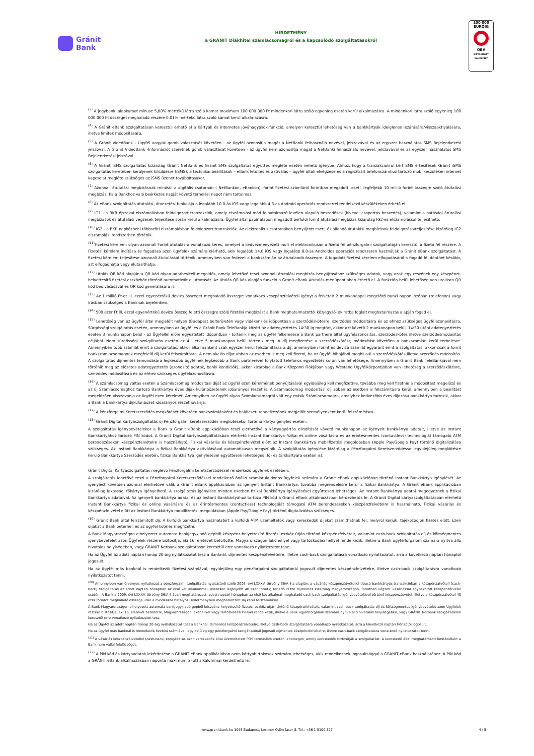Gránit
Bank
HIRDETMÉNY
a GRÁNIT Diákhitel számlacsomagról és a kapcsolódó szolgáltatásokról
100 000
EURÓIG
OBA
BIZTOSÍTOTT BANKBETÉT
<sup>(3)</sup> A jegybanki alapkamat mínusz 5,00% mértékű látra szóló kamat maximum 100 000 000 Ft mindenkori látra szóló egyenleg esetén kerül alkalmazásra. A mindenkori látra szóló egyenleg 100 000 000 Ft összeget meghaladó részére 0,01% mértékű látra szóló kamat kerül alkalmazásra.
<sup>(4)</sup> A Gránit eBank szolgáltatáson keresztül érhető el a Kártyák és internetes jóváhagyások funkció, amelyen keresztül lehetőség van a bankkártyák ideiglenes lezárására/visszaaktiválására, illetve limitek módosítására.
<sup>(5)</sup> A Gránit VideóBank - Ügyfél vagyok gomb választását követően - az ügyfél azonosítja magát a NetBanki felhasználó nevével, jelszavával és az egyszer használatos SMS Bejelentkezési jelszóval. A Gránit VideóBank -Információt szeretnék gomb választását követően - az ügyfél nem azonosítja magát a NetBanki felhasználó nevével, jelszavával és az egyszer használatos SMS Bejelentkezési jelszóval.
<sup>(6)</sup> A Gránit iSMS szolgáltatás kizárólag Gránit NetBank és Gránit SMS szolgáltatás együttes megléte esetén vehető igénybe. Ahhoz, hogy a tranzakciókról kért SMS értesítések Gránit iSMS szolgáltatás keretében kerüljenek kiküldésre (iSMS), a technikai beállítások – eBank letöltés és aktiválás – ügyfél általi elvégzése és a regisztrált telefonszámhoz tartozó mobilkészüléken internet kapcsolat megléte szükséges az iSMS üzenet továbbításakor.
<sup>(7)</sup> Azonnali átutalási megbízásnak minősül a digitális csatornán ( NetBankon, eBankon), forint fizetési számláról forintban megadott, eseti, legfeljebb 10 millió forint összegre szóló átutalási megbízás, ha a Bankhoz való beérkezés napját követő terhelési napot nem tartalmaz.
<sup>(8)</sup> Az eBank szolgáltatás átutalási, átvezetési funkciója a legalább 10.0-ás iOS vagy legalább 4.3-as Android operációs rendszerrel rendelkező készülékeken érhető el.
<sup>(9)</sup> IG1 - a BKR éjszakai elszámolásban feldolgozott tranzakciók, amely elszámolási mód felhatalmazó levélen alapuló beszedések (kivéve: csoportos beszedés), valamint a hatósági átutalási megbízások és átutalási végzések teljesítése során kerül alkalmazásra. Ügyfél által papír alapon megadott belföldi forint átutalási megbízás kizárólag IG2-es elszámolással teljesíthető.
<sup>(10)</sup> IG2 - a BKR napközbeni többszöri elszámolásban feldolgozott tranzakciók. Az elektronikus csatornákon benyújtott eseti, és állandó átutalási megbízások feldolgozása/teljesítése kizárólag IG2 elszámolási rendszerben történik.
<sup>(11)</sup> Fizetési kérelem: olyan azonnali Forint átutalásra vonatkozó kérés, amelyet a kedvezményezett indít el elektronikusan a fizető fél pénzforgalmi szolgáltatóján keresztül a fizető fél részére. A Fizetési kérelem indítása és fogadása azon ügyfelek számára elérhető, akik legalább 14.0 iOS vagy legalább 8.0-as Androidos operációs rendszeren használják a Gránit eBank szolgáltatást. A fizetési kérelem teljesítése azonnali átutalással történik, amennyiben van fedezet a bankszámlán az átutalandó összegre. A fogadott fizetési kérelem elfogadásáról a fogadó fél dönthet később, azt elfogadhatja vagy elutasíthatja.
<sup>(12)</sup> Utalás QR kód alapján:a QR kód olyan adatbeviteli megoldás, amely lehetővé teszi azonnali átutalási megbízás benyújtásához szükséges adatok, vagy azok egy részének egy készpénzt-helyettesítő fizetési eszközhöz történő automatizált eljuttatását. Az Utalás QR kós alapján funkció a Gránit eBank Átutalás menüpontjában érhető el. A funkción belül lehetőség van utalásra QR kód beolvasásával és QR kód generálására is.
<sup>(13)</sup> Az 1 millió Ft-ot ill. ezzel egyenértékű deviza összeget meghaladó összegre vonatkozó készpénzfelvételi igényt a felvételt 2 munkanappal megelőző banki napon, szóban (telefonon) vagy írásban szükséges a Banknak bejelenteni.
<sup>(14)</sup> 500 ezer Ft ill. ezzel egyenértékű deviza összeg feletti összegre szóló fizetési megbízást a Bank meghatalmazottól közjegyzői okiratba foglalt meghatalmazás alapján fogad el.
<sup>(15)</sup> Lehetőség van az ügyfél által megjelölt helyen (Budapest belterületén vagy vidéken) és időpontban a szerződéskötésre, szerződés módosításra és az ehhez szükséges ügyfélazonosításra. Sürgősségi szolgáltatás esetén, amennyiben az ügyfél és a Gránit Bank TeleBankja között az adategyeztetés 14:30-ig megtört, akkor azt követő 2 munkanapon belül, 14:30 utáni adategyeztetés esetén 3 munkanapon belül - az Ügyféllel előre egyeztetett időpontban - történik meg az ügyfél felkeresése a Bank partnere által ügyfélazonosítás, szerződéskötés illetve szerződésmódosítás céljából. Nem sürgősségi szolgáltatás esetén ez 4 illetve 5 munkanapon belül történik meg. A díj megfizetése a szerződéskötést, módosítást követően a bankszámlán kerül terhelésre. Amennyiben több számlát érint a szolgáltatás, akkor alkalmanként csak egyszer kerül felszámításra a díj, amennyiben forint és deviza számlát egyaránt érint a szolgáltatás, akkor csak a forint bankszámlacsomagnak megfelelő díj kerül felszámításra. A nem akciós díjat abban az esetben is meg kell fizetni, ha az ügyfél hibájából meghiusúl a szerződéskötés illetve szerződés módosítás. A szolgáltatás díjmentes lemondására legkésőbb ügyfélnek legkésőbb a Bank partnerével folytatott telefonos egyeztetés során van lehetősége. Amennyiben a Gránit Bank TeleBankjával nem történik meg az előzetes adategyeztetés (azonosító adatok, banki kondíciók), akkor kizárólag a Bank Központi Fiókjában vagy Westend Ügyfélközpontjában van lehetőség a szerződéskötésre, szerződés módosításra és az ehhez szükséges ügyfélazonosításra.
<sup>(16)</sup> A számlacsomag váltás esetén a Számlacsomag módosítási díját az ügyfél ezen kérelmének benyújtásával egyidejűleg kell megfizetnie, továbbá meg kell fizetnie a módosítást megelőző és az új Számlacsomaghoz tartozó Bankkártya éves díjak különbözetének időarányos részét is. A Számlacsomag módosítási díj abban az esetben is felszámításra kerül, amennyiben a beállítást megelőzően visszavonja az ügyfél ezen kérelmét. Amennyiben az ügyfél olyan Számlacsomagról vált egy másik Számlacsomagra, amelyhez kedvezőbb éves díjazású bankkártya tartozik, akkor a Bank a bankkártya díjkülönbözet időarányos részét jóváírja.
<sup>(17)</sup> A Pénzforgalmi Keretszerződés megkötését követően bankszámlánként és haláleseti rendelkezőnek megjelölt személyenként kerül felszámításra.
<sup>(18)</sup> Gránit Digital Kártyaszolgáltatás új Pénzforgalmi keretszerződés megkötésekor történő kártyaigénylés esetén:
A szolgáltatás igénybevételekor a Bank a Gránit eBank applikációban teszi elérhetővé a kártyagyártás elindítását követő munkanapon az igényelt bankkártya adatait, illetve az Instant Bankkártyához tartozó PIN kódot. A Gránit Digital kártyaszolgáltatásban elérhető Instant Bankkártya fizikai és online vásárlásra és az érintésmentes (contactless) technológiát támogató ATM berendezéseken készpénzfelvételre is használható. Fizikai vásárlás és készpénzfelvétel előtt az Instant Bankkártya mobilfizetési megoldásban (Apple Pay/Google Pay) történő digitalizálása szükséges. Az Instant Bankkártya a fizikai Bankkártya aktiválásával automatikusan megszűnik. A szolgáltatás igénylése kizárólag a Pénzforgalmi Keretszerződéssel egyidejűleg megkötésre kerülő Bankkártya Szerződés esetén, fizikai Bankkártya igénylésével együttesen lehetséges (fő- és társkártyára esetén is).
Gránit Digital Kártyaszolgáltatás meglévő Pénzforgalmi keretszerződéssel rendelkező ügyfelek esetében:
A szolgáltatás lehetővé teszi a Pénzforgalmi Keretszerződéssel rendelkező önálló számlatulajdonos ügyfelek számára a Gránit eBank applikációban történő Instant Bankkártya igénylését. Az igénylést követően azonnal elérhetővé válik a Gránit eBank applikációban az igényelt Instant Bankkártya, továbbá megrendelésre kerül a fizikai Bankkártya. A Gránit eBank applikációban kizárólag lakossági főkártya igényelhető. A szolgáltatás igénylése minden esetben fizikai Bankkártya igénylésével együttesen lehetséges. Az Instant Bankkártya adatai megegyeznek a fizikai Bankkártya adataival. Az igényelt bankkártya adatai és az Instant Bankkártyához tartozó PIN kód a Gránit eBank alkalmazásban kérdezhetők le. A Gránit Digital kártyaszolgáltatásban elérhető Instant Bankkártya fizikai és online vásárlásra és az érintésmentes (contactless) technologóiát támogató ATM berendezéseken készpénzfelvételre is használható. Fizikai vásárlás és készpénzfelvétel előtt az Instant Bankkártya mobilfizetési megoldásban (Apple Pay/Google Pay) történő digitalizálása szükséges.
<sup>(19)</sup> Gránit Bank által felszámított díj. A külföldi bankkártya használatért a külföldi ATM üzemeltetők vagy kereskedők díjakat számíthatnak fel, melyről kérjük, tájékozódjon fizetés előtt. Ezen díjakat a Bank beterheli és az ügyfél köteles megfizetni.
A Bank Magyarországon elhelyezett automata bankjegykiadó gépből készpénz-helyettesítő fizetési eszköz útján történő készpénzfelvételt, valamint cash-back szolgáltatás díj és költségmentes igénybevételét azon Ügyfelek részére biztosítja, aki 16. életévét betöltötte, Magyarországon lakóhellyel vagy tartózkodási hellyel rendelkezik, illetve a Bank ügyfélforgalom számára nyitva álló hivatalos helyiségében, vagy GRÁNIT Netbank szolgáltatáson keresztül erre vonatkozó nyilatkozatot tesz.
Ha az Ügyfél az adott naptári hónap 20-áig nyilatkozatot tesz a Banknál, díjmentes készpénzfelvételre, illetve cash-back szolgáltatásra vonatkozó nyilatkozatot, arra a következő naptári hónaptól jogosult.
Ha az ügyfél más banknál is rendelkezik fizetési számlával, egyidejűleg egy pénzforgalmi szolgáltatónál jogosult díjmentes készpénzfelvételre, illetve cash-back szolgáltatásra vonatkozó nyilatkozatot tenni.
<sup>(20)</sup> Amennyiben van érvényes nyilatkozat a pénzforgalmi szolgáltatás nyújtásáról szóló 2009. évi LXXXV. törvény 36/A §-a alapján, a vásárlás készpénzátvétellel típusú bankkártyás tranzakcióban a készpénzátvételi (cash-back) szolgáltatás az adott naptári hónapban az első két alkalommal, összesen legfeljebb 40 ezer forintig terjedő része díjmentes kizárólag Magyarországon, forintban végzett vásárlással egybekötött készpénzátvétel esetén. A Bank a 2009. évi LXXXV. törvény 36/A §-ában meghatározott, adott naptári hónapban az első két alkalmat meghaladó cash-back szolgáltatás igénybevételével történő készpénzátvétel, illetve a készpénzátvétel 40 ezer forintot meghaladó összege után a mindenkor hatályos Hirdetményben meghatározott díj kerül felszámításra.
A Bank Magyarországon elhelyezett automata bankjegykiadó gépből készpénz-helyettesítő fizetési eszköz útján történő készpénzfelvételt, valamint cash-back szolgáltatás díj és költségmentes igénybevételét azon Ügyfelek részére biztosítja, aki 16. életévét betöltötte, Magyarországon lakóhellyel vagy tartózkodási hellyel rendelkezik, illetve a Bank ügyfélforgalom számára nyitva álló hivatalos helyiségében, vagy GRÁNIT Netbank szolgáltatáson keresztül erre vonatkozó nyilatkozatot tesz.
Ha az Ügyfél az adott naptári hónap 20-áig nyilatkozatot tesz a Banknál, díjmentes készpénzfelvételre, illetve cash-back szolgáltatásra vonatkozó nyilatkozatot, arra a következő naptári hónaptól jogosult.
Ha az ügyfél más banknál is rendelkezik fizetési számlával, egyidejűleg egy pénzforgalmi szolgáltatónál jogosult díjmentes készpénzfelvételre, illetve cash-back szolgáltatásra vonatkozó nyilatkozatot tenni.
<sup>(21)</sup> A vásárlás készpénzátvétellel (cash-back) szolgáltatás azon kereskedők által üzemeltetett POS terminálok esetén lehetséges, amely kereskedők biztosítják a szolgáltatást. A kereskedő által meghatározott limitációkért a Bank nem vállal felelősséget.
<sup>(22)</sup> A PIN kód és kártyaadatok lekérdezése a GRÁNIT eBank applikációban azon kártyabirtokosok számára lehetséges, akik rendelkeznek jogosultsággal a GRÁNIT eBank használatához. A PIN kód a GRÁNIT eBank alkalmazásban naponta maximum 5 (öt) alkalommal kérdezhető le.
www.granitbank.hu 1095 Budapest, Lechner Ödön fasor 8. Tel.: +36 1 5100 527 4 / 5